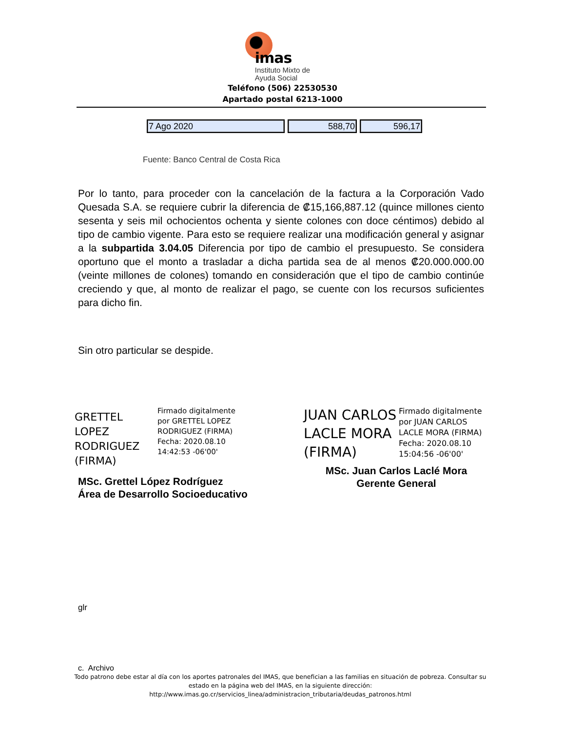imas
Instituto Mixto de
Ayuda Social
Teléfono (506) 22530530
Apartado postal 6213-1000
| 7 Ago 2020 | 588,70 | 596,17 |
Fuente: Banco Central de Costa Rica
Por lo tanto, para proceder con la cancelación de la factura a la Corporación Vado Quesada S.A. se requiere cubrir la diferencia de ₡15,166,887.12 (quince millones ciento sesenta y seis mil ochocientos ochenta y siente colones con doce céntimos) debido al tipo de cambio vigente. Para esto se requiere realizar una modificación general y asignar a la subpartida 3.04.05 Diferencia por tipo de cambio el presupuesto. Se considera oportuno que el monto a trasladar a dicha partida sea de al menos ₡20.000.000.00 (veinte millones de colones) tomando en consideración que el tipo de cambio continúe creciendo y que, al monto de realizar el pago, se cuente con los recursos suficientes para dicho fin.
Sin otro particular se despide.
GRETTEL LOPEZ RODRIGUEZ (FIRMA)
Firmado digitalmente
por GRETTEL LOPEZ
RODRIGUEZ (FIRMA)
Fecha: 2020.08.10
14:42:53 -06'00'
MSc. Grettel López Rodríguez
Área de Desarrollo Socioeducativo
JUAN CARLOS LACLE MORA (FIRMA)
Firmado digitalmente
por JUAN CARLOS
LACLE MORA (FIRMA)
Fecha: 2020.08.10
15:04:56 -06'00'
MSc. Juan Carlos Laclé Mora
Gerente General
glr
c. Archivo
Todo patrono debe estar al día con los aportes patronales del IMAS, que benefician a las familias en situación de pobreza. Consultar su estado en la página web del IMAS, en la siguiente dirección:
http://www.imas.go.cr/servicios_linea/administracion_tributaria/deudas_patronos.html